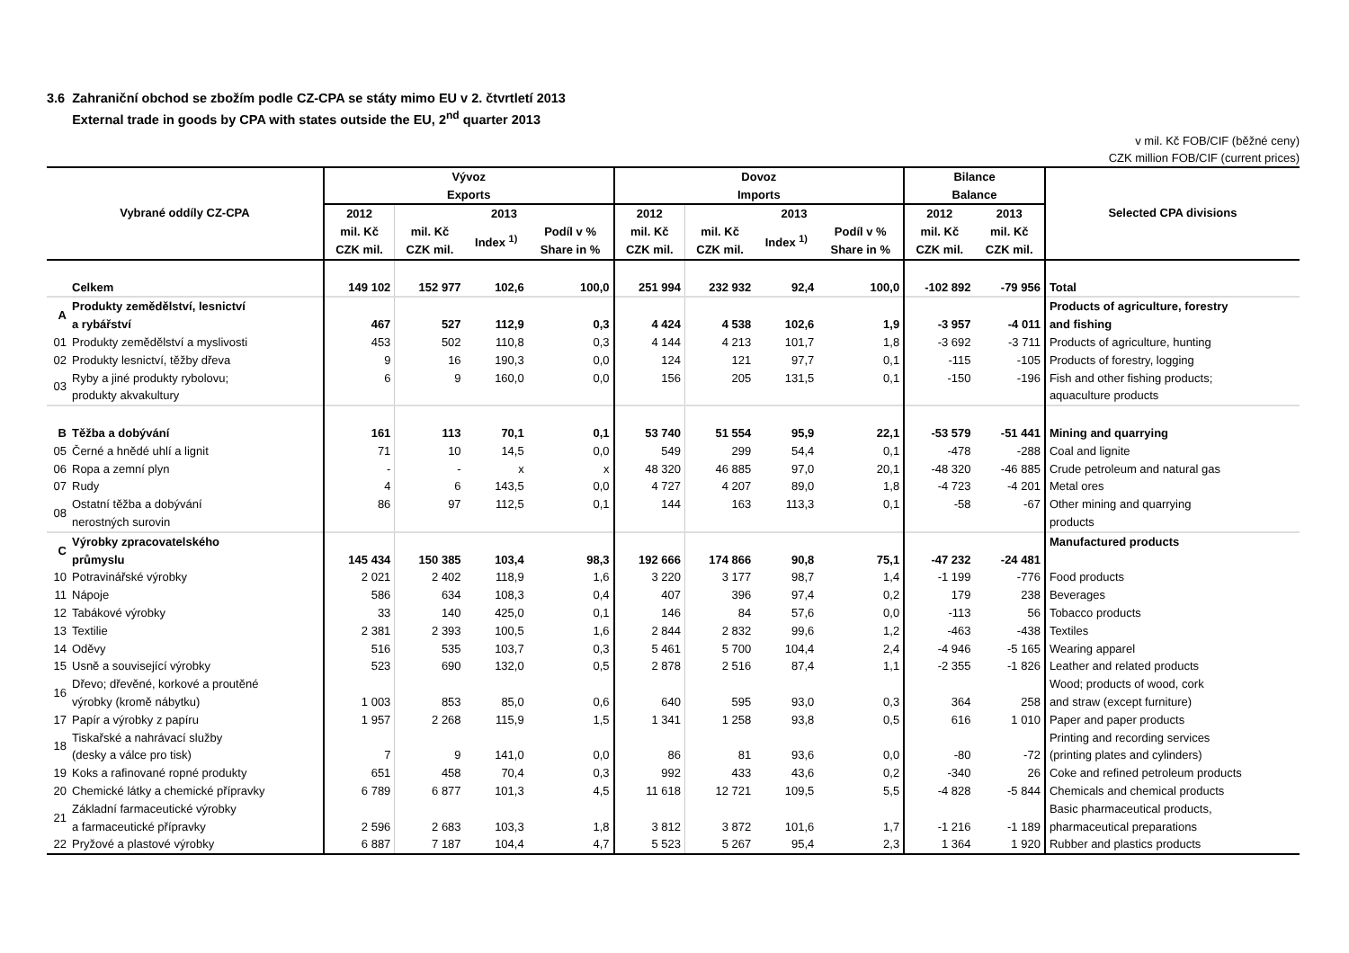3.6 Zahraniční obchod se zbožím podle CZ-CPA se státy mimo EU v 2. čtvrtletí 2013
External trade in goods by CPA with states outside the EU, 2<sup>nd</sup> quarter 2013
v mil. Kč FOB/CIF (běžné ceny)
CZK million FOB/CIF (current prices)
| Vybrané oddíly CZ-CPA | | Vývoz Exports | | | | Dovoz Imports | | | | Bilance Balance | | Selected CPA divisions |
| --- | --- | --- | --- | --- | --- | --- | --- | --- | --- | --- | --- | --- |
| | | 2012 | 2013 | | | 2012 | 2013 | | | 2012 | 2013 | |
| | | mil. Kč CZK mil. | mil. Kč CZK mil. | Index <sup>1)</sup> | Podíl v % Share in % | mil. Kč CZK mil. | mil. Kč CZK mil. | Index <sup>1)</sup> | Podíl v % Share in % | mil. Kč CZK mil. | mil. Kč CZK mil. | |
| | Celkem | 149 102 | 152 977 | 102,6 | 100,0 | 251 994 | 232 932 | 92,4 | 100,0 | -102 892 | -79 956 | Total |
| A | Produkty zemědělství, lesnictví a rybářství | 467 | 527 | 112,9 | 0,3 | 4 424 | 4 538 | 102,6 | 1,9 | -3 957 | -4 011 | Products of agriculture, forestry and fishing |
| 01 | Produkty zemědělství a myslivosti | 453 | 502 | 110,8 | 0,3 | 4 144 | 4 213 | 101,7 | 1,8 | -3 692 | -3 711 | Products of agriculture, hunting |
| 02 | Produkty lesnictví, těžby dřeva | 9 | 16 | 190,3 | 0,0 | 124 | 121 | 97,7 | 0,1 | -115 | -105 | Products of forestry, logging |
| 03 | Ryby a jiné produkty rybolovu; produkty akvakultury | 6 | 9 | 160,0 | 0,0 | 156 | 205 | 131,5 | 0,1 | -150 | -196 | Fish and other fishing products; aquaculture products |
| B | Těžba a dobývání | 161 | 113 | 70,1 | 0,1 | 53 740 | 51 554 | 95,9 | 22,1 | -53 579 | -51 441 | Mining and quarrying |
| 05 | Černé a hnědé uhlí a lignit | 71 | 10 | 14,5 | 0,0 | 549 | 299 | 54,4 | 0,1 | -478 | -288 | Coal and lignite |
| 06 | Ropa a zemní plyn | - | - | x | x | 48 320 | 46 885 | 97,0 | 20,1 | -48 320 | -46 885 | Crude petroleum and natural gas |
| 07 | Rudy | 4 | 6 | 143,5 | 0,0 | 4 727 | 4 207 | 89,0 | 1,8 | -4 723 | -4 201 | Metal ores |
| 08 | Ostatní těžba a dobývání nerostných surovin | 86 | 97 | 112,5 | 0,1 | 144 | 163 | 113,3 | 0,1 | -58 | -67 | Other mining and quarrying products |
| C | Výrobky zpracovatelského průmyslu | 145 434 | 150 385 | 103,4 | 98,3 | 192 666 | 174 866 | 90,8 | 75,1 | -47 232 | -24 481 | Manufactured products |
| 10 | Potravinářské výrobky | 2 021 | 2 402 | 118,9 | 1,6 | 3 220 | 3 177 | 98,7 | 1,4 | -1 199 | -776 | Food products |
| 11 | Nápoje | 586 | 634 | 108,3 | 0,4 | 407 | 396 | 97,4 | 0,2 | 179 | 238 | Beverages |
| 12 | Tabákové výrobky | 33 | 140 | 425,0 | 0,1 | 146 | 84 | 57,6 | 0,0 | -113 | 56 | Tobacco products |
| 13 | Textilie | 2 381 | 2 393 | 100,5 | 1,6 | 2 844 | 2 832 | 99,6 | 1,2 | -463 | -438 | Textiles |
| 14 | Oděvy | 516 | 535 | 103,7 | 0,3 | 5 461 | 5 700 | 104,4 | 2,4 | -4 946 | -5 165 | Wearing apparel |
| 15 | Usně a související výrobky | 523 | 690 | 132,0 | 0,5 | 2 878 | 2 516 | 87,4 | 1,1 | -2 355 | -1 826 | Leather and related products |
| 16 | Dřevo; dřevěné, korkové a proutěné výrobky (kromě nábytku) | 1 003 | 853 | 85,0 | 0,6 | 640 | 595 | 93,0 | 0,3 | 364 | 258 | Wood; products of wood, cork and straw (except furniture) |
| 17 | Papír a výrobky z papíru | 1 957 | 2 268 | 115,9 | 1,5 | 1 341 | 1 258 | 93,8 | 0,5 | 616 | 1 010 | Paper and paper products |
| 18 | Tiskařské a nahrávací služby (desky a válce pro tisk) | 7 | 9 | 141,0 | 0,0 | 86 | 81 | 93,6 | 0,0 | -80 | -72 | Printing and recording services (printing plates and cylinders) |
| 19 | Koks a rafinované ropné produkty | 651 | 458 | 70,4 | 0,3 | 992 | 433 | 43,6 | 0,2 | -340 | 26 | Coke and refined petroleum products |
| 20 | Chemické látky a chemické přípravky | 6 789 | 6 877 | 101,3 | 4,5 | 11 618 | 12 721 | 109,5 | 5,5 | -4 828 | -5 844 | Chemicals and chemical products |
| 21 | Základní farmaceutické výrobky a farmaceutické přípravky | 2 596 | 2 683 | 103,3 | 1,8 | 3 812 | 3 872 | 101,6 | 1,7 | -1 216 | -1 189 | Basic pharmaceutical products, pharmaceutical preparations |
| 22 | Pryžové a plastové výrobky | 6 887 | 7 187 | 104,4 | 4,7 | 5 523 | 5 267 | 95,4 | 2,3 | 1 364 | 1 920 | Rubber and plastics products |